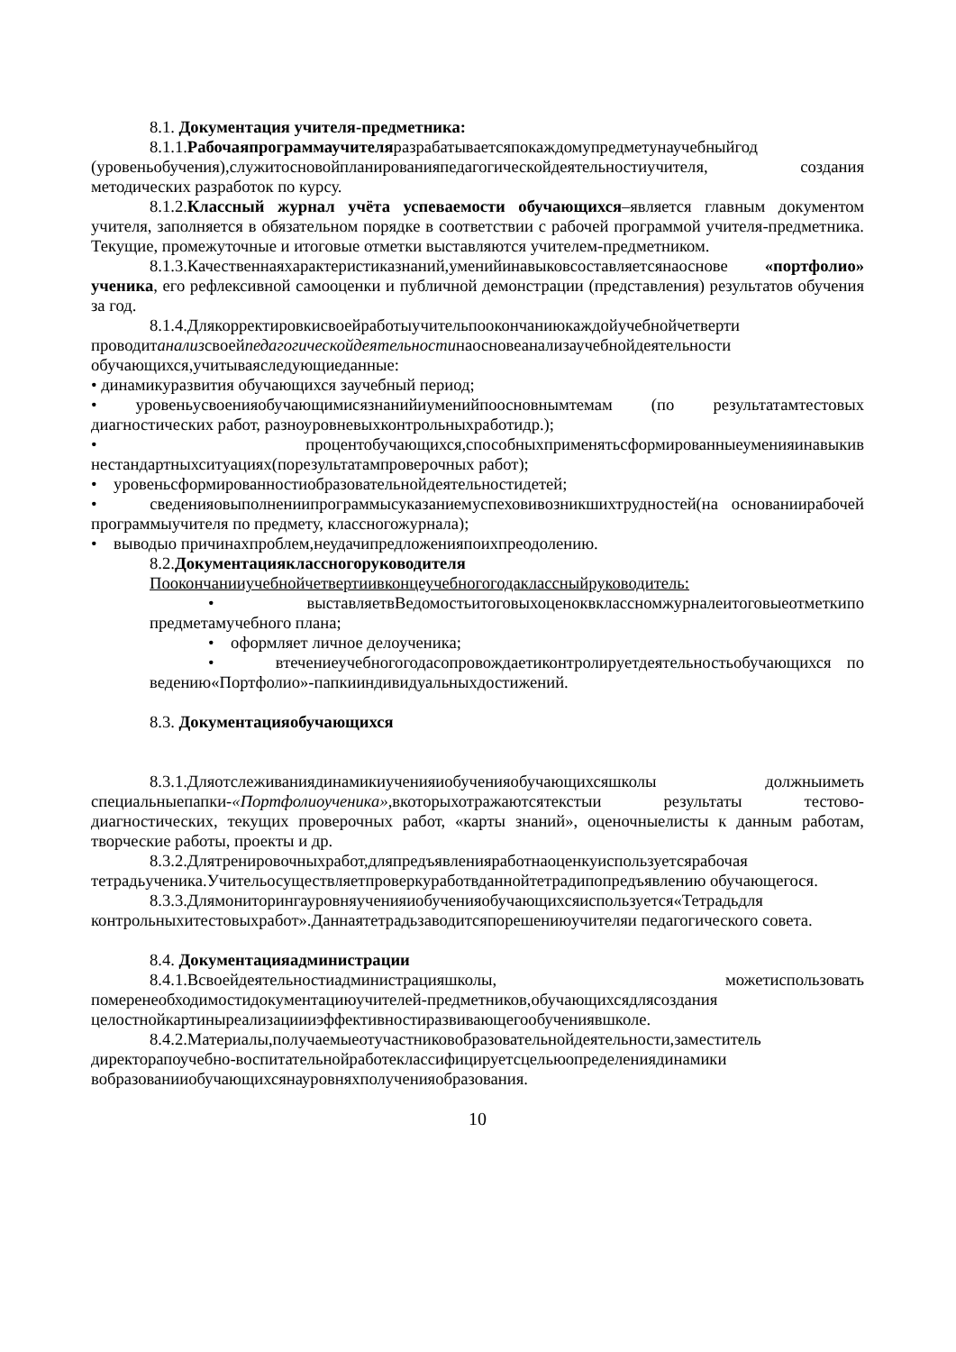8.1. Документация учителя-предметника:
8.1.1.Рабочаяпрограммаучителяразрабатываетсяпокаждомупредметунаучебныйгод (уровеньобучения),служитосновойпланированияпедагогическойдеятельностиучителя, создания методических разработок по курсу.
8.1.2.Классный журнал учёта успеваемости обучающихся–является главным документом учителя, заполняется в обязательном порядке в соответствии с рабочей программой учителя-предметника. Текущие, промежуточные и итоговые отметки выставляются учителем-предметником.
8.1.3.Качественнаяхарактеристиказнаний,уменийинавыковсоставляетсянаоснове «портфолио» ученика, его рефлексивной самооценки и публичной демонстрации (представления) результатов обучения за год.
8.1.4.Длякорректировкисвоейработыучительпоокончаниюкаждойучебнойчетверти проводитанализсвоейпедагогическойдеятельностинаосновеанализаучебнойдеятельности обучающихся,учитываяследующиеданные:
• динамикуразвития обучающихся заучебный период;
• уровеньусвоенияобучающимисязнанийиуменийпоосновнымтемам (по результатамтестовых диагностических работ, разноуровневыхконтрольныхработидр.);
• процентобучающихся,способныхприменятьсформированныеуменияинавыкив нестандартныхситуациях(порезультатампроверочных работ);
• уровеньсформированностиобразовательнойдеятельностидетей;
• сведенияовыполнениипрограммысуказаниемуспеховивозникшихтрудностей(на основаниирабочей программыучителя по предмету, классногожурнала);
• выводыо причинахпроблем,неудачипредложенияпоихпреодолению.
8.2.Документацияклассногоруководителя
Поокончанииучебнойчетвертиивконцеучебногогодаклассныйруководитель:
• выставляетвВедомостьитоговыхоценоквклассномжурналеитоговыеотметкипо предметамучебного плана;
• оформляет личное делоученика;
• втечениеучебногогодасопровождаетиконтролируетдеятельностьобучающихся по ведению«Портфолио»-папкииндивидуальныхдостижений.
8.3. Документацияобучающихся
8.3.1.Дляотслеживаниядинамикиученияиобученияобучающихсяшколы должныиметь специальныепапки-«Портфолиоученика», вкоторыхотражаютсятекстыи результаты тестово-диагностических, текущих проверочных работ, «карты знаний», оценочныелисты к данным работам, творческие работы, проекты и др.
8.3.2.Длятренировочныхработ,дляпредъявленияработнаоценкуиспользуетсярабочая тетрадьученика.Учительосуществляетпроверкуработвданнойтетрадипопредъявлению обучающегося.
8.3.3.Длямониторингауровняученияиобученияобучающихсяиспользуется«Тетрадьдля контрольныхитестовыхработ».Даннаятетрадьзаводитсяпорешениюучителяи педагогического совета.
8.4. Документацияадминистрации
8.4.1.Всвоейдеятельностиадминистрацияшколы, можетиспользовать померенеобходимостидокументациюучителей-предметников,обучающихсядлясоздания целостнойкартиныреализациииэффективностиразвивающегообучениявшколе.
8.4.2.Материалы,получаемыеотучастниковобразовательнойдеятельности,заместитель директорапоучебно-воспитательнойработеклассифицируетсцельюопределениядинамики вобразованииобучающихсянауровняхполученияобразования.
10